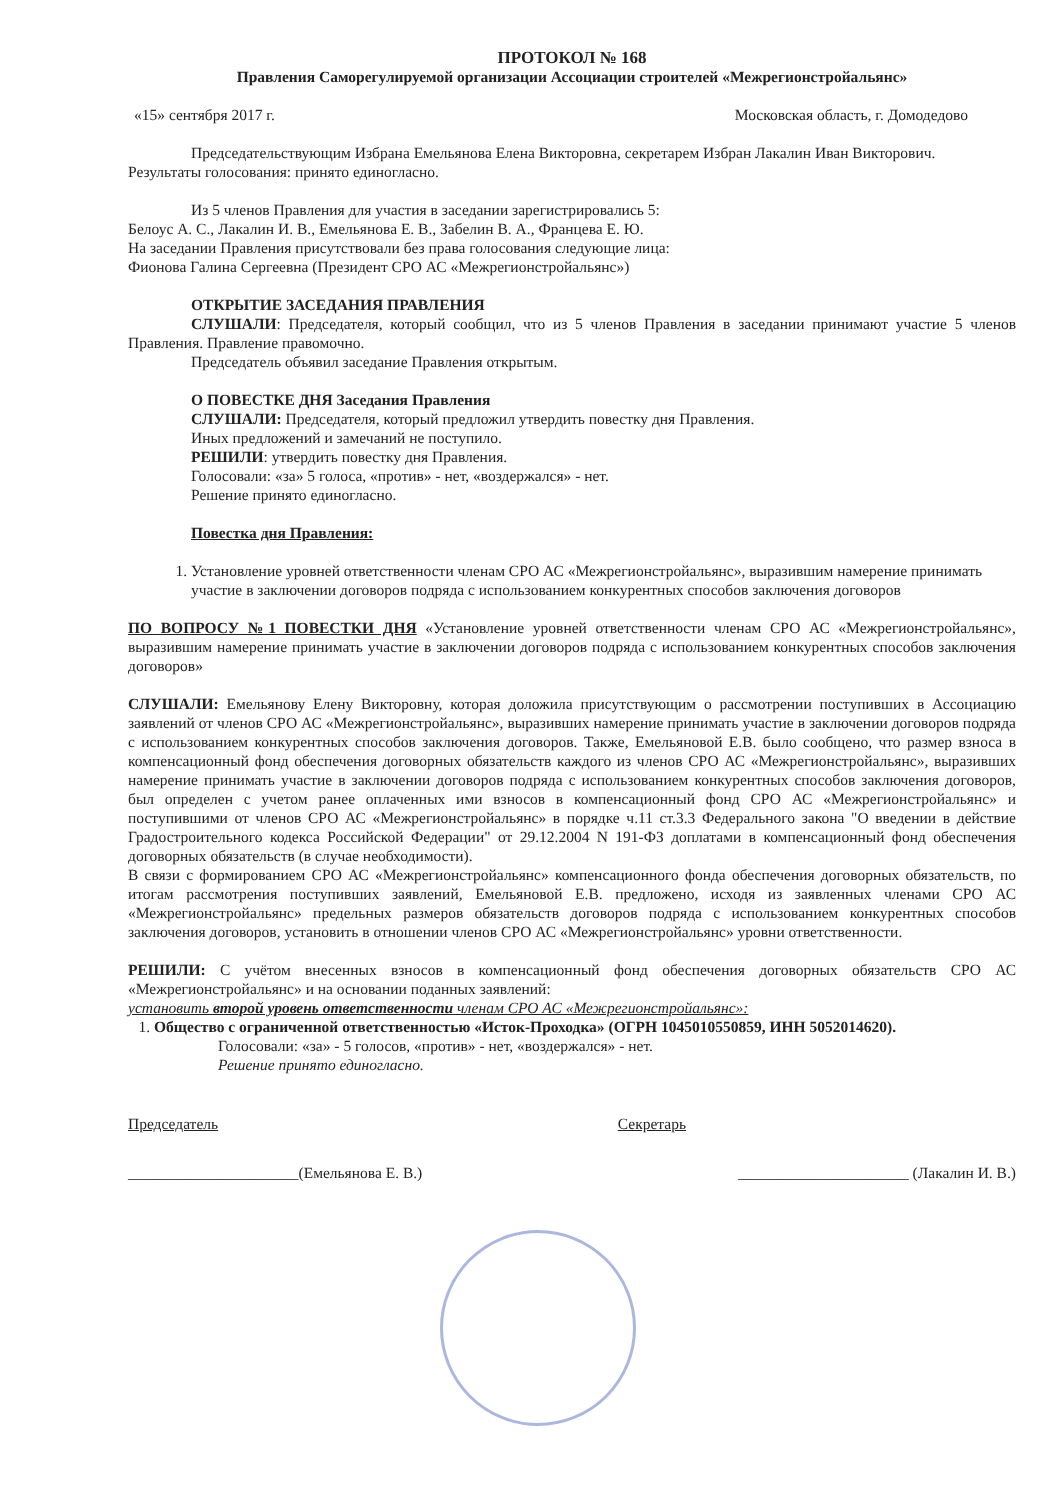ПРОТОКОЛ № 168
Правления Саморегулируемой организации Ассоциации строителей «Межрегионстройальянс»
«15» сентября 2017 г. Московская область, г. Домодедово
Председательствующим Избрана Емельянова Елена Викторовна, секретарем Избран Лакалин Иван Викторович.
Результаты голосования: принято единогласно.
Из 5 членов Правления для участия в заседании зарегистрировались 5:
Белоус А. С., Лакалин И. В., Емельянова Е. В., Забелин В. А., Францева Е. Ю.
На заседании Правления присутствовали без права голосования следующие лица:
Фионова Галина Сергеевна (Президент СРО АС «Межрегионстройальянс»)
ОТКРЫТИЕ ЗАСЕДАНИЯ ПРАВЛЕНИЯ
СЛУШАЛИ: Председателя, который сообщил, что из 5 членов Правления в заседании принимают участие 5 членов Правления. Правление правомочно.
Председатель объявил заседание Правления открытым.
О ПОВЕСТКЕ ДНЯ Заседания Правления
СЛУШАЛИ: Председателя, который предложил утвердить повестку дня Правления.
Иных предложений и замечаний не поступило.
РЕШИЛИ: утвердить повестку дня Правления.
Голосовали: «за» 5 голоса, «против» - нет, «воздержался» - нет.
Решение принято единогласно.
Повестка дня Правления:
1. Установление уровней ответственности членам СРО АС «Межрегионстройальянс», выразившим намерение принимать участие в заключении договоров подряда с использованием конкурентных способов заключения договоров
ПО ВОПРОСУ №1 ПОВЕСТКИ ДНЯ «Установление уровней ответственности членам СРО АС «Межрегионстройальянс», выразившим намерение принимать участие в заключении договоров подряда с использованием конкурентных способов заключения договоров»
СЛУШАЛИ: Емельянову Елену Викторовну, которая доложила присутствующим о рассмотрении поступивших в Ассоциацию заявлений от членов СРО АС «Межрегионстройальянс», выразивших намерение принимать участие в заключении договоров подряда с использованием конкурентных способов заключения договоров. Также, Емельяновой Е.В. было сообщено, что размер взноса в компенсационный фонд обеспечения договорных обязательств каждого из членов СРО АС «Межрегионстройальянс», выразивших намерение принимать участие в заключении договоров подряда с использованием конкурентных способов заключения договоров, был определен с учетом ранее оплаченных ими взносов в компенсационный фонд СРО АС «Межрегионстройальянс» и поступившими от членов СРО АС «Межрегионстройальянс» в порядке ч.11 ст.3.3 Федерального закона "О введении в действие Градостроительного кодекса Российской Федерации" от 29.12.2004 N 191-ФЗ доплатами в компенсационный фонд обеспечения договорных обязательств (в случае необходимости).
В связи с формированием СРО АС «Межрегионстройальянс» компенсационного фонда обеспечения договорных обязательств, по итогам рассмотрения поступивших заявлений, Емельяновой Е.В. предложено, исходя из заявленных членами СРО АС «Межрегионстройальянс» предельных размеров обязательств договоров подряда с использованием конкурентных способов заключения договоров, установить в отношении членов СРО АС «Межрегионстройальянс» уровни ответственности.
РЕШИЛИ: С учётом внесенных взносов в компенсационный фонд обеспечения договорных обязательств СРО АС «Межрегионстройальянс» и на основании поданных заявлений:
установить второй уровень ответственности членам СРО АС «Межрегионстройальянс»:
1. Общество с ограниченной ответственностью «Исток-Проходка» (ОГРН 1045010550859, ИНН 5052014620).
Голосовали: «за» - 5 голосов, «против» - нет, «воздержался» - нет.
Решение принято единогласно.
Председатель Секретарь
______________________(Емельянова Е. В.) ______________________ (Лакалин И. В.)